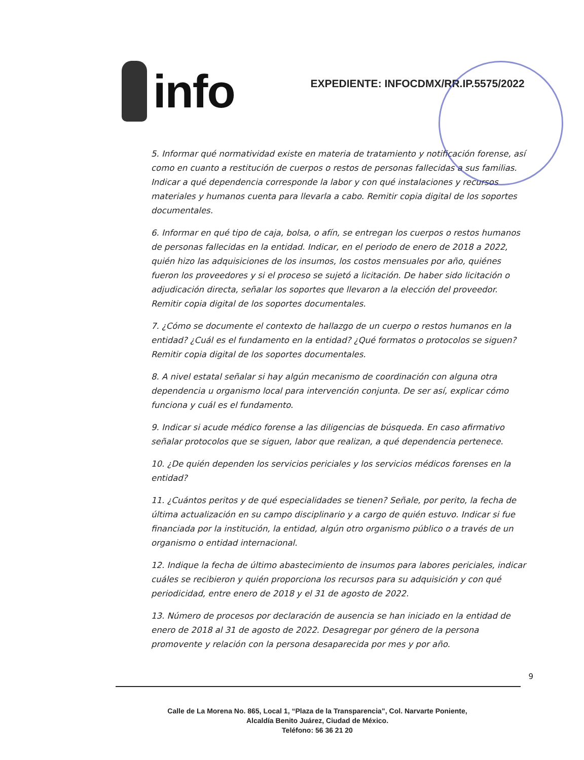info
EXPEDIENTE: INFOCDMX/RR.IP.5575/2022
5. Informar qué normatividad existe en materia de tratamiento y notificación forense, así como en cuanto a restitución de cuerpos o restos de personas fallecidas a sus familias. Indicar a qué dependencia corresponde la labor y con qué instalaciones y recursos materiales y humanos cuenta para llevarla a cabo. Remitir copia digital de los soportes documentales.
6. Informar en qué tipo de caja, bolsa, o afín, se entregan los cuerpos o restos humanos de personas fallecidas en la entidad. Indicar, en el periodo de enero de 2018 a 2022, quién hizo las adquisiciones de los insumos, los costos mensuales por año, quiénes fueron los proveedores y si el proceso se sujetó a licitación. De haber sido licitación o adjudicación directa, señalar los soportes que llevaron a la elección del proveedor. Remitir copia digital de los soportes documentales.
7. ¿Cómo se documente el contexto de hallazgo de un cuerpo o restos humanos en la entidad? ¿Cuál es el fundamento en la entidad? ¿Qué formatos o protocolos se siguen? Remitir copia digital de los soportes documentales.
8. A nivel estatal señalar si hay algún mecanismo de coordinación con alguna otra dependencia u organismo local para intervención conjunta. De ser así, explicar cómo funciona y cuál es el fundamento.
9. Indicar si acude médico forense a las diligencias de búsqueda. En caso afirmativo señalar protocolos que se siguen, labor que realizan, a qué dependencia pertenece.
10. ¿De quién dependen los servicios periciales y los servicios médicos forenses en la entidad?
11. ¿Cuántos peritos y de qué especialidades se tienen? Señale, por perito, la fecha de última actualización en su campo disciplinario y a cargo de quién estuvo. Indicar si fue financiada por la institución, la entidad, algún otro organismo público o a través de un organismo o entidad internacional.
12. Indique la fecha de último abastecimiento de insumos para labores periciales, indicar cuáles se recibieron y quién proporciona los recursos para su adquisición y con qué periodicidad, entre enero de 2018 y el 31 de agosto de 2022.
13. Número de procesos por declaración de ausencia se han iniciado en la entidad de enero de 2018 al 31 de agosto de 2022. Desagregar por género de la persona promovente y relación con la persona desaparecida por mes y por año.
9
Calle de La Morena No. 865, Local 1, “Plaza de la Transparencia”, Col. Narvarte Poniente,
Alcaldía Benito Juárez, Ciudad de México.
Teléfono: 56 36 21 20